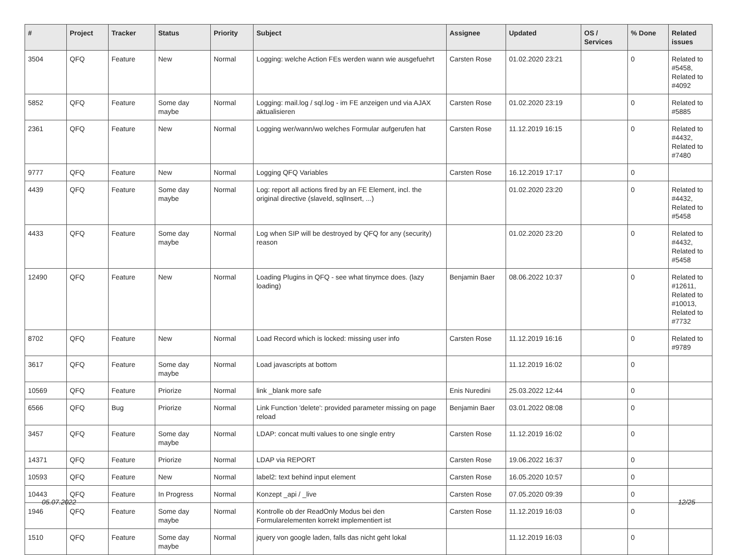| # | Project | Tracker | Status | Priority | Subject | Assignee | Updated | OS / Services | % Done | Related issues |
| --- | --- | --- | --- | --- | --- | --- | --- | --- | --- | --- |
| 3504 | QFQ | Feature | New | Normal | Logging: welche Action FEs werden wann wie ausgefuehrt | Carsten Rose | 01.02.2020 23:21 | | 0 | Related to #5458, Related to #4092 |
| 5852 | QFQ | Feature | Some day maybe | Normal | Logging: mail.log / sql.log - im FE anzeigen und via AJAX aktualisieren | Carsten Rose | 01.02.2020 23:19 | | 0 | Related to #5885 |
| 2361 | QFQ | Feature | New | Normal | Logging wer/wann/wo welches Formular aufgerufen hat | Carsten Rose | 11.12.2019 16:15 | | 0 | Related to #4432, Related to #7480 |
| 9777 | QFQ | Feature | New | Normal | Logging QFQ Variables | Carsten Rose | 16.12.2019 17:17 | | 0 | |
| 4439 | QFQ | Feature | Some day maybe | Normal | Log: report all actions fired by an FE Element, incl. the original directive (slaveId, sqlInsert, ...) | | 01.02.2020 23:20 | | 0 | Related to #4432, Related to #5458 |
| 4433 | QFQ | Feature | Some day maybe | Normal | Log when SIP will be destroyed by QFQ for any (security) reason | | 01.02.2020 23:20 | | 0 | Related to #4432, Related to #5458 |
| 12490 | QFQ | Feature | New | Normal | Loading Plugins in QFQ - see what tinymce does. (lazy loading) | Benjamin Baer | 08.06.2022 10:37 | | 0 | Related to #12611, Related to #10013, Related to #7732 |
| 8702 | QFQ | Feature | New | Normal | Load Record which is locked: missing user info | Carsten Rose | 11.12.2019 16:16 | | 0 | Related to #9789 |
| 3617 | QFQ | Feature | Some day maybe | Normal | Load javascripts at bottom | | 11.12.2019 16:02 | | 0 | |
| 10569 | QFQ | Feature | Priorize | Normal | link _blank more safe | Enis Nuredini | 25.03.2022 12:44 | | 0 | |
| 6566 | QFQ | Bug | Priorize | Normal | Link Function 'delete': provided parameter missing on page reload | Benjamin Baer | 03.01.2022 08:08 | | 0 | |
| 3457 | QFQ | Feature | Some day maybe | Normal | LDAP: concat multi values to one single entry | Carsten Rose | 11.12.2019 16:02 | | 0 | |
| 14371 | QFQ | Feature | Priorize | Normal | LDAP via REPORT | Carsten Rose | 19.06.2022 16:37 | | 0 | |
| 10593 | QFQ | Feature | New | Normal | label2: text behind input element | Carsten Rose | 16.05.2020 10:57 | | 0 | |
| 10443 | QFQ | Feature | In Progress | Normal | Konzept _api / _live | Carsten Rose | 07.05.2020 09:39 | | 0 | |
| 1946 | QFQ | Feature | Some day maybe | Normal | Kontrolle ob der ReadOnly Modus bei den Formularelementen korrekt implementiert ist | Carsten Rose | 11.12.2019 16:03 | | 0 | |
| 1510 | QFQ | Feature | Some day maybe | Normal | jquery von google laden, falls das nicht geht lokal | | 11.12.2019 16:03 | | 0 | |
05.07.2022 12/25